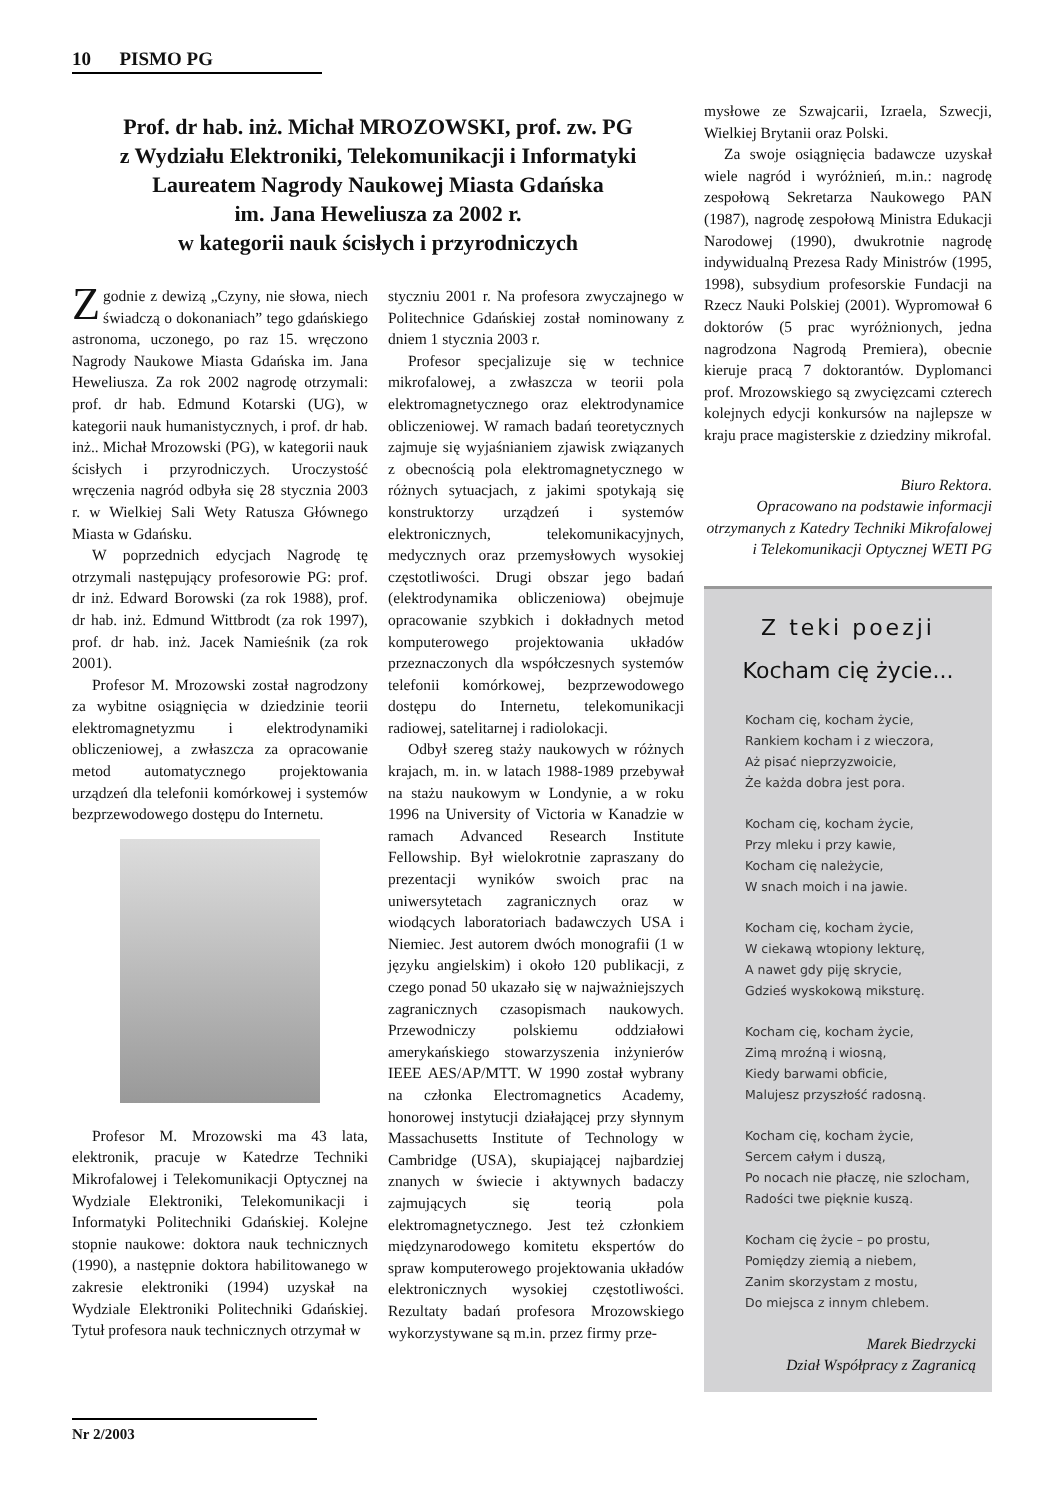10 PISMO PG
Prof. dr hab. inż. Michał MROZOWSKI, prof. zw. PG
z Wydziału Elektroniki, Telekomunikacji i Informatyki
Laureatem Nagrody Naukowej Miasta Gdańska
im. Jana Heweliusza za 2002 r.
w kategorii nauk ścisłych i przyrodniczych
Zgodnie z dewizą „Czyny, nie słowa, niech świadczą o dokonaniach” tego gdańskiego astronoma, uczonego, po raz 15. wręczono Nagrody Naukowe Miasta Gdańska im. Jana Heweliusza. Za rok 2002 nagrodę otrzymali: prof. dr hab. Edmund Kotarski (UG), w kategorii nauk humanistycznych, i prof. dr hab. inż.. Michał Mrozowski (PG), w kategorii nauk ścisłych i przyrodniczych. Uroczystość wręczenia nagród odbyła się 28 stycznia 2003 r. w Wielkiej Sali Wety Ratusza Głównego Miasta w Gdańsku.
W poprzednich edycjach Nagrodę tę otrzymali następujący profesorowie PG: prof. dr inż. Edward Borowski (za rok 1988), prof. dr hab. inż. Edmund Wittbrodt (za rok 1997), prof. dr hab. inż. Jacek Namieśnik (za rok 2001).
Profesor M. Mrozowski został nagrodzony za wybitne osiągnięcia w dziedzinie teorii elektromagnetyzmu i elektrodynamiki obliczeniowej, a zwłaszcza za opracowanie metod automatycznego projektowania urządzeń dla telefonii komórkowej i systemów bezprzewodowego dostępu do Internetu.
Profesor M. Mrozowski ma 43 lata, elektronik, pracuje w Katedrze Techniki Mikrofalowej i Telekomunikacji Optycznej na Wydziale Elektroniki, Telekomunikacji i Informatyki Politechniki Gdańskiej. Kolejne stopnie naukowe: doktora nauk technicznych (1990), a następnie doktora habilitowanego w zakresie elektroniki (1994) uzyskał na Wydziale Elektroniki Politechniki Gdańskiej. Tytuł profesora nauk technicznych otrzymał w
styczniu 2001 r. Na profesora zwyczajnego w Politechnice Gdańskiej został nominowany z dniem 1 stycznia 2003 r.
Profesor specjalizuje się w technice mikrofalowej, a zwłaszcza w teorii pola elektromagnetycznego oraz elektrodynamice obliczeniowej. W ramach badań teoretycznych zajmuje się wyjaśnianiem zjawisk związanych z obecnością pola elektromagnetycznego w różnych sytuacjach, z jakimi spotykają się konstruktorzy urządzeń i systemów elektronicznych, telekomunikacyjnych, medycznych oraz przemysłowych wysokiej częstotliwości. Drugi obszar jego badań (elektrodynamika obliczeniowa) obejmuje opracowanie szybkich i dokładnych metod komputerowego projektowania układów przeznaczonych dla współczesnych systemów telefonii komórkowej, bezprzewodowego dostępu do Internetu, telekomunikacji radiowej, satelitarnej i radiolokacji.
Odbył szereg staży naukowych w różnych krajach, m. in. w latach 1988-1989 przebywał na stażu naukowym w Londynie, a w roku 1996 na University of Victoria w Kanadzie w ramach Advanced Research Institute Fellowship. Był wielokrotnie zapraszany do prezentacji wyników swoich prac na uniwersytetach zagranicznych oraz w wiodących laboratoriach badawczych USA i Niemiec. Jest autorem dwóch monografii (1 w języku angielskim) i około 120 publikacji, z czego ponad 50 ukazało się w najważniejszych zagranicznych czasopismach naukowych. Przewodniczy polskiemu oddziałowi amerykańskiego stowarzyszenia inżynierów IEEE AES/AP/MTT. W 1990 został wybrany na członka Electromagnetics Academy, honorowej instytucji działającej przy słynnym Massachusetts Institute of Technology w Cambridge (USA), skupiającej najbardziej znanych w świecie i aktywnych badaczy zajmujących się teorią pola elektromagnetycznego. Jest też członkiem międzynarodowego komitetu ekspertów do spraw komputerowego projektowania układów elektronicznych wysokiej częstotliwości. Rezultaty badań profesora Mrozowskiego wykorzystywane są m.in. przez firmy prze-
mysłowe ze Szwajcarii, Izraela, Szwecji, Wielkiej Brytanii oraz Polski.
Za swoje osiągnięcia badawcze uzyskał wiele nagród i wyróżnień, m.in.: nagrodę zespołową Sekretarza Naukowego PAN (1987), nagrodę zespołową Ministra Edukacji Narodowej (1990), dwukrotnie nagrodę indywidualną Prezesa Rady Ministrów (1995, 1998), subsydium profesorskie Fundacji na Rzecz Nauki Polskiej (2001). Wypromował 6 doktorów (5 prac wyróżnionych, jedna nagrodzona Nagrodą Premiera), obecnie kieruje pracą 7 doktorantów. Dyplomanci prof. Mrozowskiego są zwycięzcami czterech kolejnych edycji konkursów na najlepsze w kraju prace magisterskie z dziedziny mikrofal.
Biuro Rektora.
Opracowano na podstawie informacji otrzymanych z Katedry Techniki Mikrofalowej i Telekomunikacji Optycznej WETI PG
Z teki poezji
Kocham cię życie...
Kocham cię, kocham życie,
Rankiem kocham i z wieczora,
Aż pisać nieprzyzwoicie,
Że każda dobra jest pora.
Kocham cię, kocham życie,
Przy mleku i przy kawie,
Kocham cię należycie,
W snach moich i na jawie.
Kocham cię, kocham życie,
W ciekawą wtopiony lekturę,
A nawet gdy piję skrycie,
Gdzieś wyskokową miksturę.
Kocham cię, kocham życie,
Zimą mroźną i wiosną,
Kiedy barwami obficie,
Malujesz przyszłość radosną.
Kocham cię, kocham życie,
Sercem całym i duszą,
Po nocach nie płaczę, nie szlocham,
Radości twe pięknie kuszą.
Kocham cię życie – po prostu,
Pomiędzy ziemią a niebem,
Zanim skorzystam z mostu,
Do miejsca z innym chlebem.
Marek Biedrzycki
Dział Współpracy z Zagranicą
Nr 2/2003